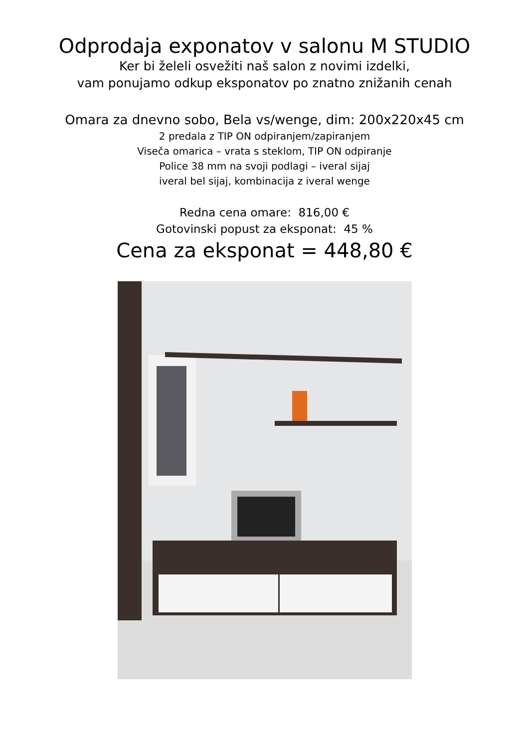Odprodaja exponatov v salonu M STUDIO
Ker bi želeli osvežiti naš salon z novimi izdelki,
vam ponujamo odkup eksponatov po znatno znižanih cenah
Omara za dnevno sobo, Bela vs/wenge, dim: 200x220x45 cm
2 predala z TIP ON odpiranjem/zapiranjem
Viseča omarica – vrata s steklom, TIP ON odpiranje
Police 38 mm na svoji podlagi – iveral sijaj
iveral bel sijaj, kombinacija z iveral wenge
Redna cena omare: 816,00 €
Gotovinski popust za eksponat: 45 %
Cena za eksponat = 448,80 €